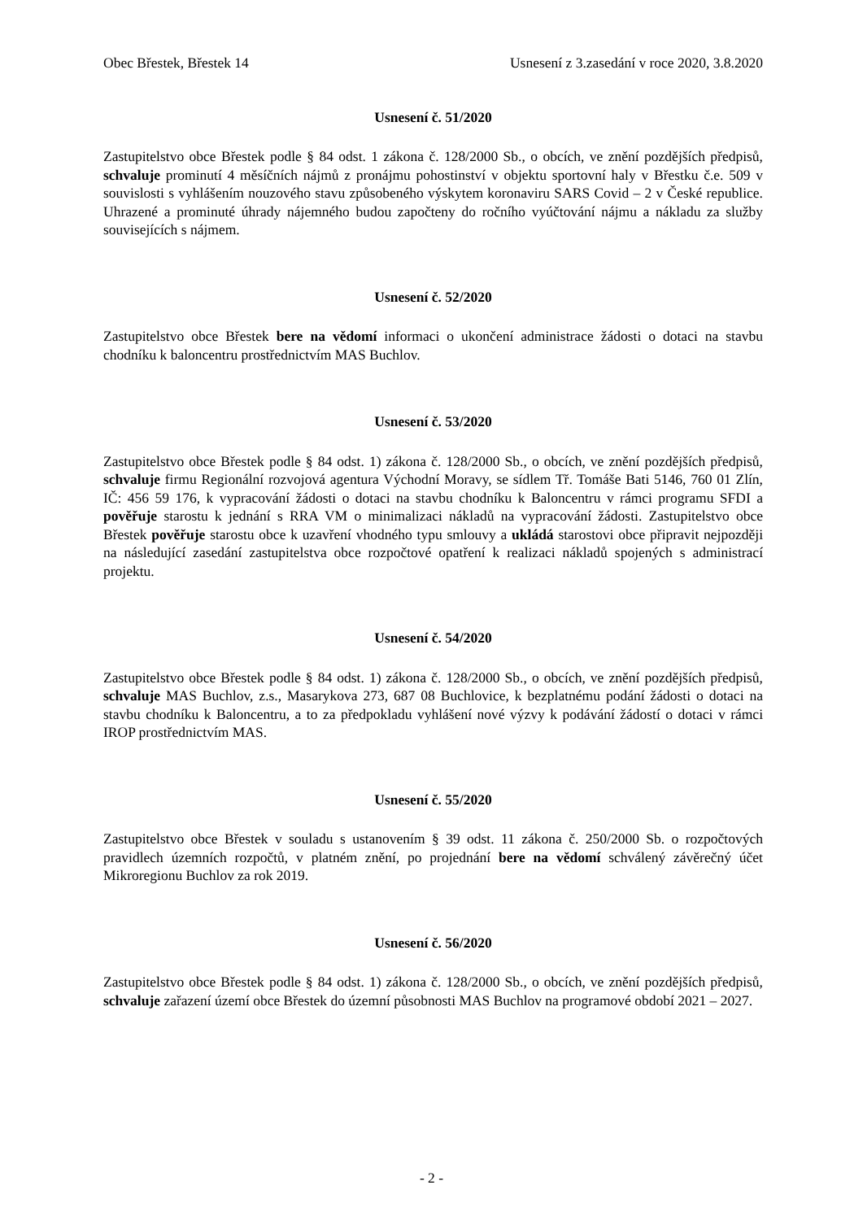Obec Břestek, Břestek 14 Usnesení z 3.zasedání v roce 2020, 3.8.2020
Usnesení č. 51/2020
Zastupitelstvo obce Břestek podle § 84 odst. 1 zákona č. 128/2000 Sb., o obcích, ve znění pozdějších předpisů, schvaluje prominutí 4 měsíčních nájmů z pronájmu pohostinství v objektu sportovní haly v Břestku č.e. 509 v souvislosti s vyhlášením nouzového stavu způsobeného výskytem koronaviru SARS Covid – 2 v České republice. Uhrazené a prominuté úhrady nájemného budou započteny do ročního vyúčtování nájmu a nákladu za služby souvisejících s nájmem.
Usnesení č. 52/2020
Zastupitelstvo obce Břestek bere na vědomí informaci o ukončení administrace žádosti o dotaci na stavbu chodníku k baloncentru prostřednictvím MAS Buchlov.
Usnesení č. 53/2020
Zastupitelstvo obce Břestek podle § 84 odst. 1) zákona č. 128/2000 Sb., o obcích, ve znění pozdějších předpisů, schvaluje firmu Regionální rozvojová agentura Východní Moravy, se sídlem Tř. Tomáše Bati 5146, 760 01 Zlín, IČ: 456 59 176, k vypracování žádosti o dotaci na stavbu chodníku k Baloncentru v rámci programu SFDI a pověřuje starostu k jednání s RRA VM o minimalizaci nákladů na vypracování žádosti. Zastupitelstvo obce Břestek pověřuje starostu obce k uzavření vhodného typu smlouvy a ukládá starostovi obce připravit nejpozději na následující zasedání zastupitelstva obce rozpočtové opatření k realizaci nákladů spojených s administrací projektu.
Usnesení č. 54/2020
Zastupitelstvo obce Břestek podle § 84 odst. 1) zákona č. 128/2000 Sb., o obcích, ve znění pozdějších předpisů, schvaluje MAS Buchlov, z.s., Masarykova 273, 687 08 Buchlovice, k bezplatnému podání žádosti o dotaci na stavbu chodníku k Baloncentru, a to za předpokladu vyhlášení nové výzvy k podávání žádostí o dotaci v rámci IROP prostřednictvím MAS.
Usnesení č. 55/2020
Zastupitelstvo obce Břestek v souladu s ustanovením § 39 odst. 11 zákona č. 250/2000 Sb. o rozpočtových pravidlech územních rozpočtů, v platném znění, po projednání bere na vědomí schválený závěrečný účet Mikroregionu Buchlov za rok 2019.
Usnesení č. 56/2020
Zastupitelstvo obce Břestek podle § 84 odst. 1) zákona č. 128/2000 Sb., o obcích, ve znění pozdějších předpisů, schvaluje zařazení území obce Břestek do územní působnosti MAS Buchlov na programové období 2021 – 2027.
- 2 -